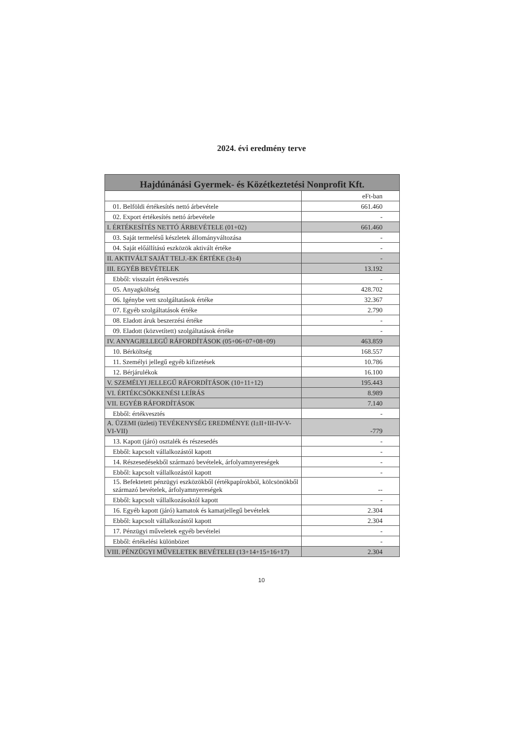2024. évi eredmény terve
| Hajdúnánási Gyermek- és Közétkeztetési Nonprofit Kft. | |
| --- | --- |
| | eFt-ban |
| 01. Belföldi értékesítés nettó árbevétele | 661.460 |
| 02. Export értékesítés nettó árbevétele | - |
| I. ÉRTÉKESÍTÉS NETTÓ ÁRBEVÉTELE (01+02) | 661.460 |
| 03. Saját termelésű készletek állományváltozása | - |
| 04. Saját előállítású eszközök aktivált értéke | - |
| II. AKTIVÁLT SAJÁT TELJ.-EK ÉRTÉKE (3±4) | - |
| III. EGYÉB BEVÉTELEK | 13.192 |
| Ebből: visszaírt értékvesztés | - |
| 05. Anyagköltség | 428.702 |
| 06. Igénybe vett szolgáltatások értéke | 32.367 |
| 07. Egyéb szolgáltatások értéke | 2.790 |
| 08. Eladott áruk beszerzési értéke | - |
| 09. Eladott (közvetített) szolgáltatások értéke | - |
| IV. ANYAGJELLEGŰ RÁFORDÍTÁSOK (05+06+07+08+09) | 463.859 |
| 10. Bérköltség | 168.557 |
| 11. Személyi jellegű egyéb kifizetések | 10.786 |
| 12. Bérjárulékok | 16.100 |
| V. SZEMÉLYI JELLEGŰ RÁFORDÍTÁSOK (10+11+12) | 195.443 |
| VI. ÉRTÉKCSÖKKENÉSI LEÍRÁS | 8.989 |
| VII. EGYÉB RÁFORDÍTÁSOK | 7.140 |
| Ebből: értékvesztés | - |
| A. ÜZEMI (üzleti) TEVÉKENYSÉG EREDMÉNYE (I±II+III-IV-V-VI-VII) | -779 |
| 13. Kapott (járó) osztalék és részesedés | - |
| Ebből: kapcsolt vállalkozástól kapott | - |
| 14. Részesedésekből származó bevételek, árfolyamnyereségek | - |
| Ebből: kapcsolt vállalkozástól kapott | - |
| 15. Befektetett pénzügyi eszközökből (értékpapírokból, kölcsönökből származó bevételek, árfolyamnyereségek | -- |
| Ebből: kapcsolt vállalkozásoktól kapott | - |
| 16. Egyéb kapott (járó) kamatok és kamatjellegű bevételek | 2.304 |
| Ebből: kapcsolt vállalkozástól kapott | 2.304 |
| 17. Pénzügyi műveletek egyéb bevételei | - |
| Ebből: értékelési különbözet | - |
| VIII. PÉNZÜGYI MŰVELETEK BEVÉTELEI (13+14+15+16+17) | 2.304 |
10